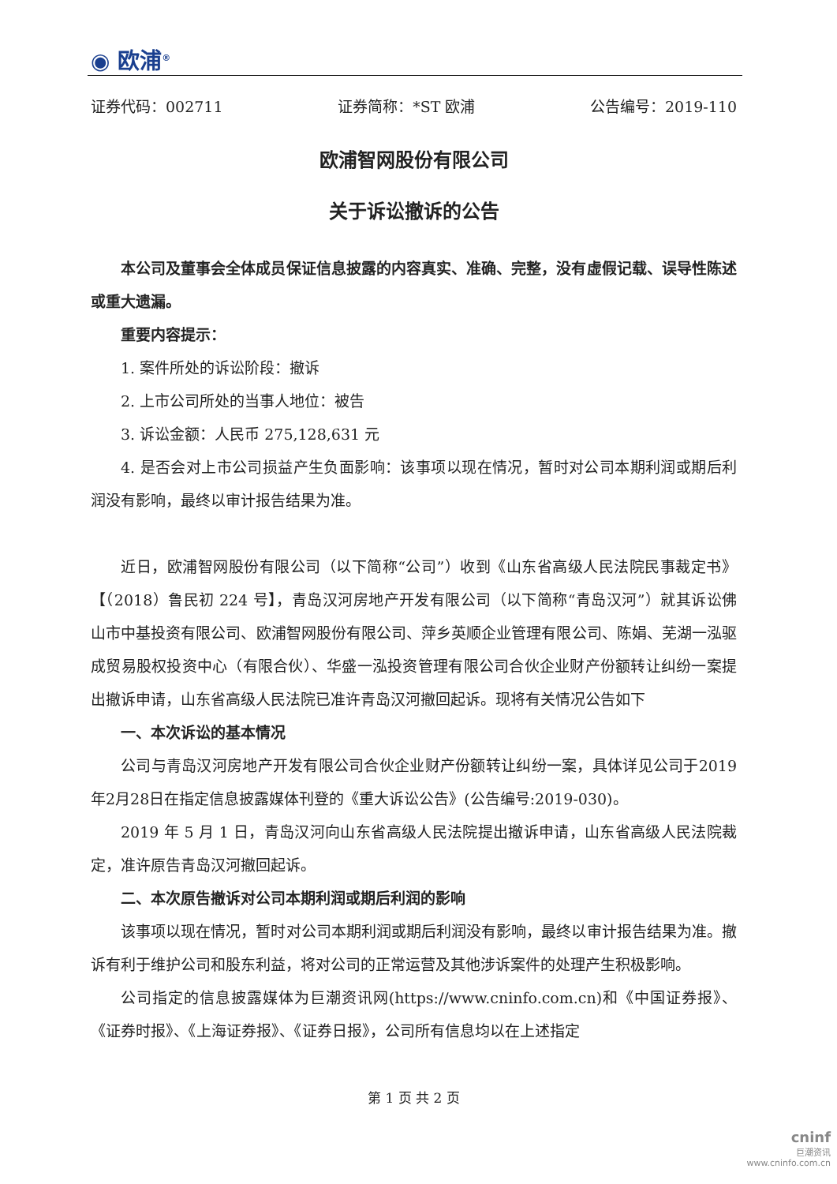◉ 欧浦<sup>®</sup>
证券代码：002711 证券简称：*ST 欧浦 公告编号：2019-110
欧浦智网股份有限公司
关于诉讼撤诉的公告
本公司及董事会全体成员保证信息披露的内容真实、准确、完整，没有虚假记载、误导性陈述或重大遗漏。
重要内容提示：
1. 案件所处的诉讼阶段：撤诉
2. 上市公司所处的当事人地位：被告
3. 诉讼金额：人民币 275,128,631 元
4. 是否会对上市公司损益产生负面影响：该事项以现在情况，暂时对公司本期利润或期后利润没有影响，最终以审计报告结果为准。
近日，欧浦智网股份有限公司（以下简称“公司”）收到《山东省高级人民法院民事裁定书》【（2018）鲁民初 224 号】，青岛汉河房地产开发有限公司（以下简称“青岛汉河”）就其诉讼佛山市中基投资有限公司、欧浦智网股份有限公司、萍乡英顺企业管理有限公司、陈娟、芜湖一泓驱成贸易股权投资中心（有限合伙）、华盛一泓投资管理有限公司合伙企业财产份额转让纠纷一案提出撤诉申请，山东省高级人民法院已准许青岛汉河撤回起诉。现将有关情况公告如下
一、本次诉讼的基本情况
公司与青岛汉河房地产开发有限公司合伙企业财产份额转让纠纷一案，具体详见公司于2019年2月28日在指定信息披露媒体刊登的《重大诉讼公告》(公告编号:2019-030)。
2019 年 5 月 1 日，青岛汉河向山东省高级人民法院提出撤诉申请，山东省高级人民法院裁定，准许原告青岛汉河撤回起诉。
二、本次原告撤诉对公司本期利润或期后利润的影响
该事项以现在情况，暂时对公司本期利润或期后利润没有影响，最终以审计报告结果为准。撤诉有利于维护公司和股东利益，将对公司的正常运营及其他涉诉案件的处理产生积极影响。
公司指定的信息披露媒体为巨潮资讯网(https://www.cninfo.com.cn)和《中国证券报》、《证券时报》、《上海证券报》、《证券日报》，公司所有信息均以在上述指定
第 1 页 共 2 页
cninf
巨潮资讯
www.cninfo.com.cn